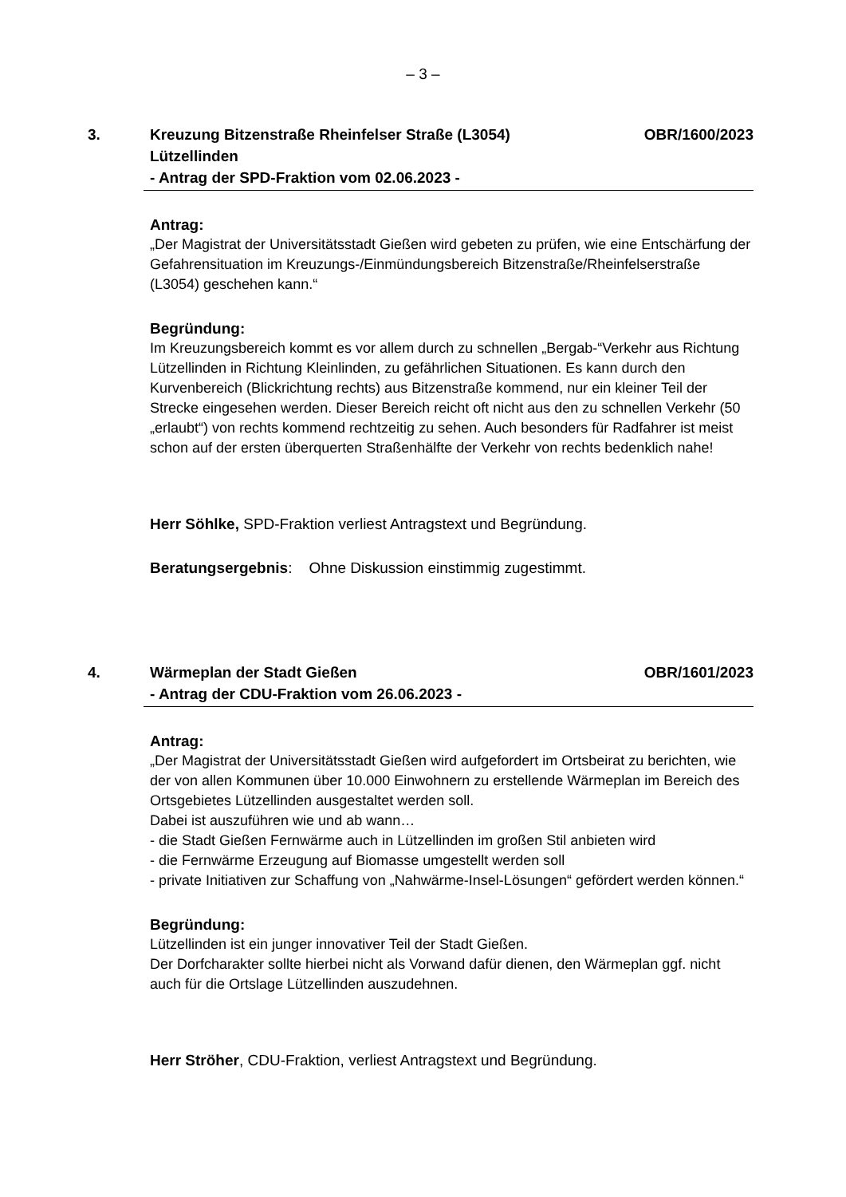– 3 –
3. Kreuzung Bitzenstraße Rheinfelser Straße (L3054)
Lützellinden
- Antrag der SPD-Fraktion vom 02.06.2023 -
OBR/1600/2023
Antrag:
„Der Magistrat der Universitätsstadt Gießen wird gebeten zu prüfen, wie eine Entschärfung der Gefahrensituation im Kreuzungs-/Einmündungsbereich Bitzenstraße/Rheinfelserstraße (L3054) geschehen kann.“
Begründung:
Im Kreuzungsbereich kommt es vor allem durch zu schnellen „Bergab-“Verkehr aus Richtung Lützellinden in Richtung Kleinlinden, zu gefährlichen Situationen. Es kann durch den Kurvenbereich (Blickrichtung rechts) aus Bitzenstraße kommend, nur ein kleiner Teil der Strecke eingesehen werden. Dieser Bereich reicht oft nicht aus den zu schnellen Verkehr (50 „erlaubt“) von rechts kommend rechtzeitig zu sehen. Auch besonders für Radfahrer ist meist schon auf der ersten überquerten Straßenhälfte der Verkehr von rechts bedenklich nahe!
Herr Söhlke, SPD-Fraktion verliest Antragstext und Begründung.
Beratungsergebnis: Ohne Diskussion einstimmig zugestimmt.
4. Wärmeplan der Stadt Gießen
- Antrag der CDU-Fraktion vom 26.06.2023 -
OBR/1601/2023
Antrag:
„Der Magistrat der Universitätsstadt Gießen wird aufgefordert im Ortsbeirat zu berichten, wie der von allen Kommunen über 10.000 Einwohnern zu erstellende Wärmeplan im Bereich des Ortsgebietes Lützellinden ausgestaltet werden soll.
Dabei ist auszuführen wie und ab wann…
- die Stadt Gießen Fernwärme auch in Lützellinden im großen Stil anbieten wird
- die Fernwärme Erzeugung auf Biomasse umgestellt werden soll
- private Initiativen zur Schaffung von „Nahwärme-Insel-Lösungen“ gefördert werden können.“
Begründung:
Lützellinden ist ein junger innovativer Teil der Stadt Gießen.
Der Dorfcharakter sollte hierbei nicht als Vorwand dafür dienen, den Wärmeplan ggf. nicht auch für die Ortslage Lützellinden auszudehnen.
Herr Ströher, CDU-Fraktion, verliest Antragstext und Begründung.